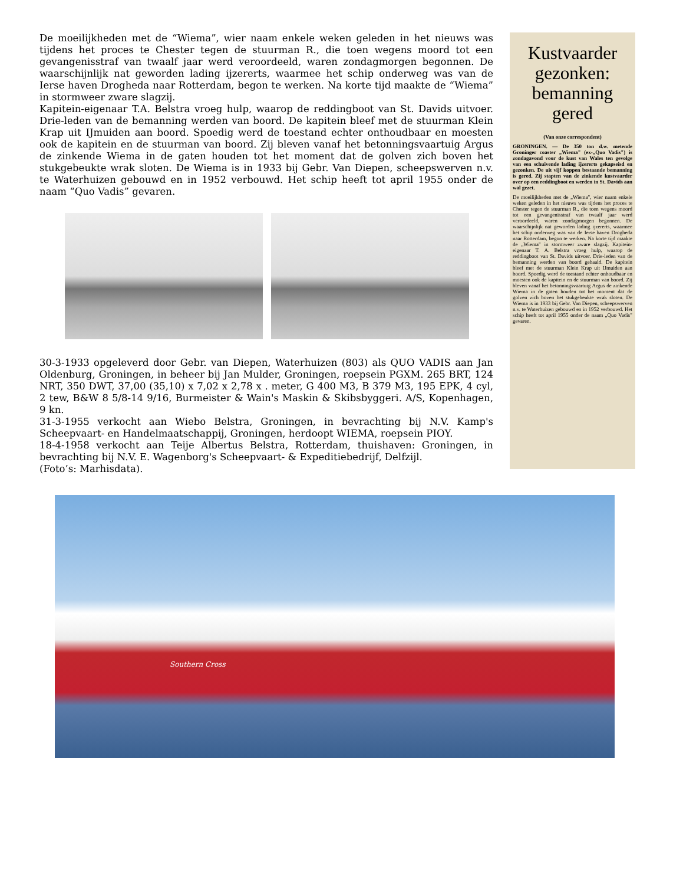De moeilijkheden met de “Wiema”, wier naam enkele weken geleden in het nieuws was tijdens het proces te Chester tegen de stuurman R., die toen wegens moord tot een gevangenisstraf van twaalf jaar werd veroordeeld, waren zondagmorgen begonnen. De waarschijnlijk nat geworden lading ijzererts, waarmee het schip onderweg was van de Ierse haven Drogheda naar Rotterdam, begon te werken. Na korte tijd maakte de “Wiema” in stormweer zware slagzij.
Kapitein-eigenaar T.A. Belstra vroeg hulp, waarop de reddingboot van St. Davids uitvoer. Drie-leden van de bemanning werden van boord. De kapitein bleef met de stuurman Klein Krap uit IJmuiden aan boord. Spoedig werd de toestand echter onthoudbaar en moesten ook de kapitein en de stuurman van boord. Zij bleven vanaf het betonningsvaartuig Argus de zinkende Wiema in de gaten houden tot het moment dat de golven zich boven het stukgebeukte wrak sloten. De Wiema is in 1933 bij Gebr. Van Diepen, scheepswerven n.v. te Waterhuizen gebouwd en in 1952 verbouwd. Het schip heeft tot april 1955 onder de naam “Quo Vadis” gevaren.
30-3-1933 opgeleverd door Gebr. van Diepen, Waterhuizen (803) als QUO VADIS aan Jan Oldenburg, Groningen, in beheer bij Jan Mulder, Groningen, roepsein PGXM. 265 BRT, 124 NRT, 350 DWT, 37,00 (35,10) x 7,02 x 2,78 x . meter, G 400 M3, B 379 M3, 195 EPK, 4 cyl, 2 tew, B&W 8 5/8-14 9/16, Burmeister & Wain's Maskin & Skibsbyggeri. A/S, Kopenhagen, 9 kn.
31-3-1955 verkocht aan Wiebo Belstra, Groningen, in bevrachting bij N.V. Kamp's Scheepvaart- en Handelmaatschappij, Groningen, herdoopt WIEMA, roepsein PIOY.
18-4-1958 verkocht aan Teije Albertus Belstra, Rotterdam, thuishaven: Groningen, in bevrachting bij N.V. E. Wagenborg's Scheepvaart- & Expeditiebedrijf, Delfzijl.
(Foto’s: Marhisdata).
Kustvaarder gezonken: bemanning gered
(Van onze correspondent)
GRONINGEN. — De 350 ton d.w. metende Groninger coaster „Wiema" (ex-„Quo Vadis") is zondagavond voor de kust van Wales ten gevolge van een schuivende lading ijzererts gekapseisd en gezonken. De uit vijf koppen bestaande bemanning is gered. Zij stapten van de zinkende kustvaarder over op een reddingboot en werden in St. Davids aan wal gezet.
De moeilijkheden met de „Wiema", wier naam enkele weken geleden in het nieuws was tijdens het proces te Chester tegen de stuurman R., die toen wegens moord tot een gevangenisstraf van twaalf jaar werd veroordeeld, waren zondagmorgen begonnen. De waarschijnlijk nat geworden lading ijzererts, waarmee het schip onderweg was van de Ierse haven Drogheda naar Rotterdam, begon te werken. Na korte tijd maakte de „Wiema" in stormweer zware slagzij. Kapitein-eigenaar T. A. Belstra vroeg hulp, waarop de reddingboot van St. Davids uitvoer. Drie-leden van de bemanning werden van boord gehaald. De kapitein bleef met de stuurman Klein Krap uit IJmuiden aan boord. Spoedig werd de toestand echter onhoudbaar en moesten ook de kapitein en de stuurman van boord. Zij bleven vanaf het betonningsvaartuig Argus de zinkende Wiema in de gaten houden tot het moment dat de golven zich boven het stukgebeukte wrak sloten. De Wiema is in 1933 bij Gebr. Van Diepen, scheepswerven n.v. te Waterhuizen gebouwd en in 1952 verbouwd. Het schip heeft tot april 1955 onder de naam „Quo Vadis" gevaren.
Southern Cross